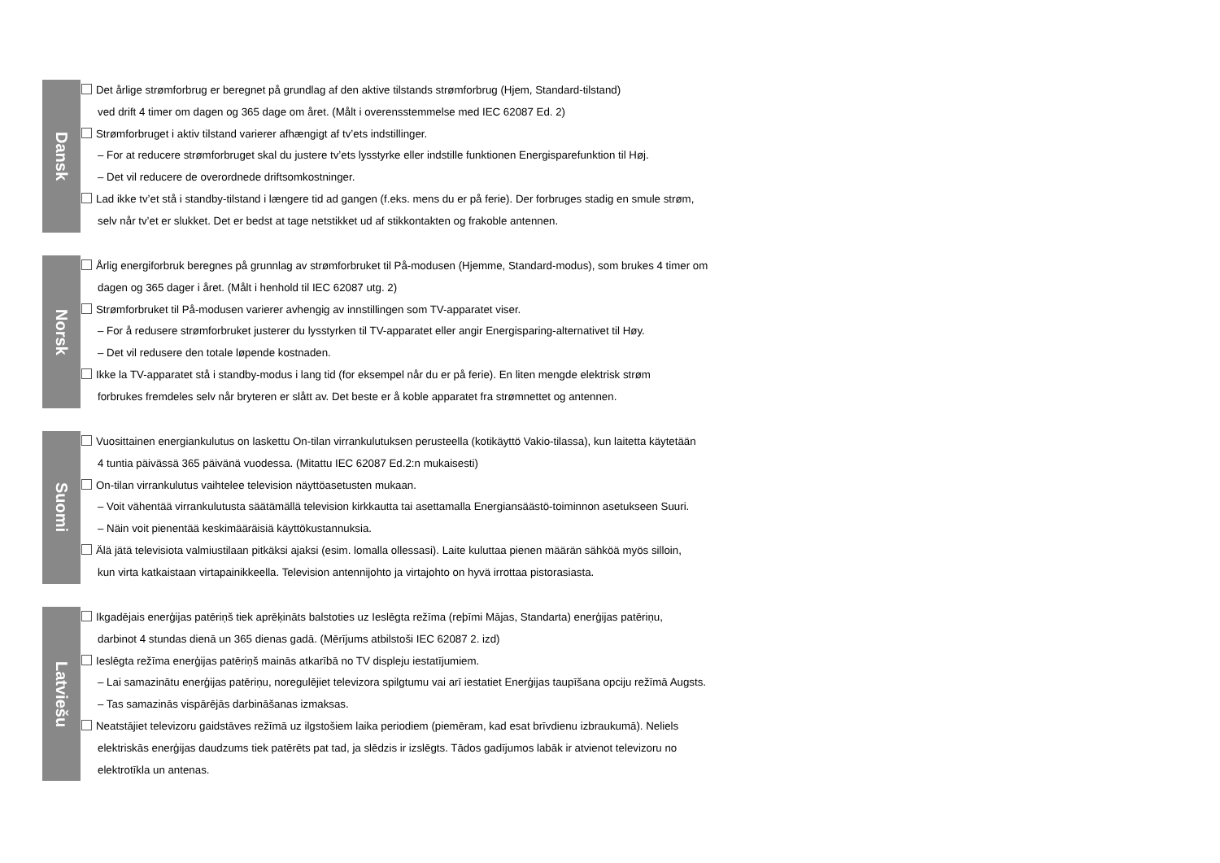Dansk
Det årlige strømforbrug er beregnet på grundlag af den aktive tilstands strømforbrug (Hjem, Standard-tilstand)
ved drift 4 timer om dagen og 365 dage om året. (Målt i overensstemmelse med IEC 62087 Ed. 2)
Strømforbruget i aktiv tilstand varierer afhængigt af tv’ets indstillinger.
– For at reducere strømforbruget skal du justere tv’ets lysstyrke eller indstille funktionen Energisparefunktion til Høj.
– Det vil reducere de overordnede driftsomkostninger.
Lad ikke tv’et stå i standby-tilstand i længere tid ad gangen (f.eks. mens du er på ferie). Der forbruges stadig en smule strøm,
selv når tv’et er slukket. Det er bedst at tage netstikket ud af stikkontakten og frakoble antennen.
Norsk
Årlig energiforbruk beregnes på grunnlag av strømforbruket til På-modusen (Hjemme, Standard-modus), som brukes 4 timer om
dagen og 365 dager i året. (Målt i henhold til IEC 62087 utg. 2)
Strømforbruket til På-modusen varierer avhengig av innstillingen som TV-apparatet viser.
– For å redusere strømforbruket justerer du lysstyrken til TV-apparatet eller angir Energisparing-alternativet til Høy.
– Det vil redusere den totale løpende kostnaden.
Ikke la TV-apparatet stå i standby-modus i lang tid (for eksempel når du er på ferie). En liten mengde elektrisk strøm
forbrukes fremdeles selv når bryteren er slått av. Det beste er å koble apparatet fra strømnettet og antennen.
Suomi
Vuosittainen energiankulutus on laskettu On-tilan virrankulutuksen perusteella (kotikäyttö Vakio-tilassa), kun laitetta käytetään
4 tuntia päivässä 365 päivänä vuodessa. (Mitattu IEC 62087 Ed.2:n mukaisesti)
On-tilan virrankulutus vaihtelee television näyttöasetusten mukaan.
– Voit vähentää virrankulutusta säätämällä television kirkkautta tai asettamalla Energiansäästö-toiminnon asetukseen Suuri.
– Näin voit pienentää keskimääräisiä käyttökustannuksia.
Älä jätä televisiota valmiustilaan pitkäksi ajaksi (esim. lomalla ollessasi). Laite kuluttaa pienen määrän sähköä myös silloin,
kun virta katkaistaan virtapainikkeella. Television antennijohto ja virtajohto on hyvä irrottaa pistorasiasta.
Latviešu
Ikgadējais enerģijas patēriņš tiek aprēķināts balstoties uz Ieslēgta režīma (reþīmi Mājas, Standarta) enerģijas patēriņu,
darbinot 4 stundas dienā un 365 dienas gadā. (Mērījums atbilstoši IEC 62087 2. izd)
Ieslēgta režīma enerģijas patēriņš mainās atkarībā no TV displeju iestatījumiem.
– Lai samazinātu enerģijas patēriņu, noregulējiet televizora spilgtumu vai arī iestatiet Enerģijas taupīšana opciju režīmā Augsts.
– Tas samazinās vispārējās darbināšanas izmaksas.
Neatstājiet televizoru gaidstāves režīmā uz ilgstošiem laika periodiem (piemēram, kad esat brīvdienu izbraukumā). Neliels
elektriskās enerģijas daudzums tiek patērēts pat tad, ja slēdzis ir izslēgts. Tādos gadījumos labāk ir atvienot televizoru no
elektrotīkla un antenas.